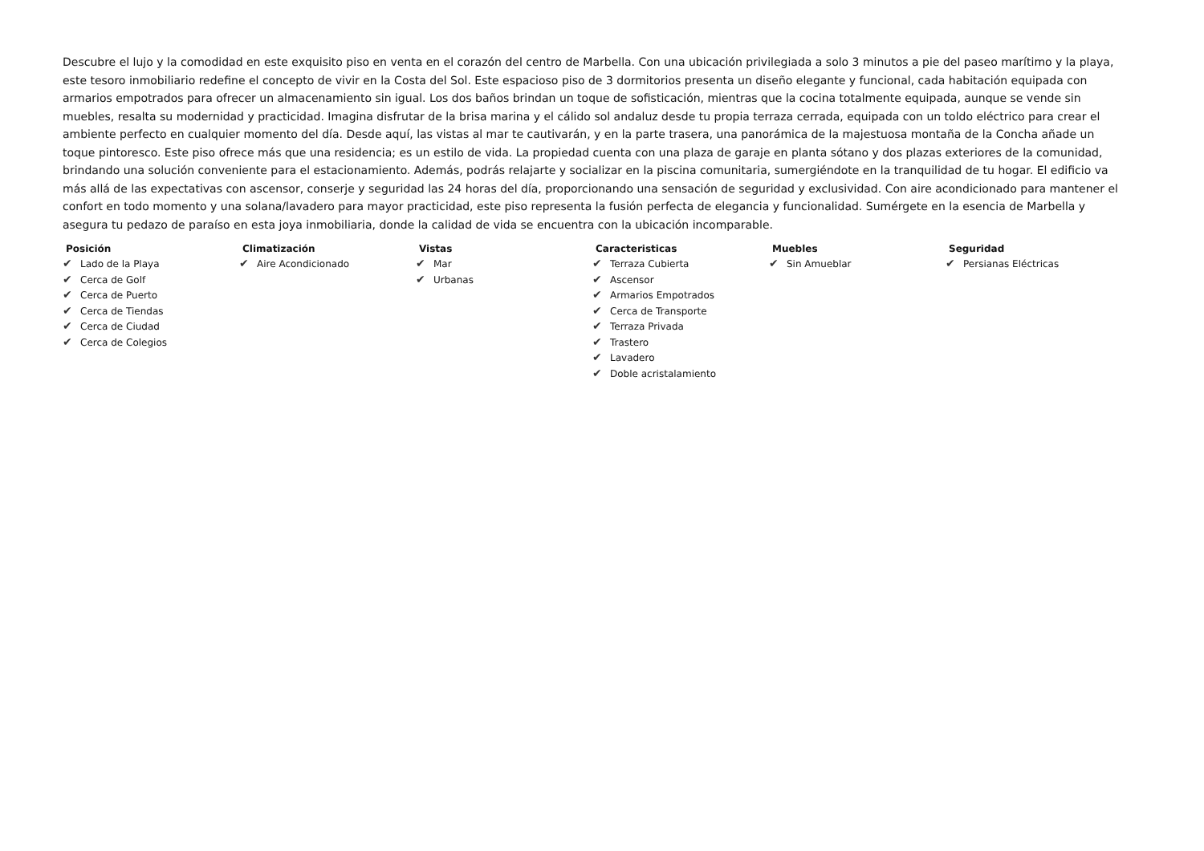Descubre el lujo y la comodidad en este exquisito piso en venta en el corazón del centro de Marbella. Con una ubicación privilegiada a solo 3 minutos a pie del paseo marítimo y la playa, este tesoro inmobiliario redefine el concepto de vivir en la Costa del Sol. Este espacioso piso de 3 dormitorios presenta un diseño elegante y funcional, cada habitación equipada con armarios empotrados para ofrecer un almacenamiento sin igual. Los dos baños brindan un toque de sofisticación, mientras que la cocina totalmente equipada, aunque se vende sin muebles, resalta su modernidad y practicidad. Imagina disfrutar de la brisa marina y el cálido sol andaluz desde tu propia terraza cerrada, equipada con un toldo eléctrico para crear el ambiente perfecto en cualquier momento del día. Desde aquí, las vistas al mar te cautivarán, y en la parte trasera, una panorámica de la majestuosa montaña de la Concha añade un toque pintoresco. Este piso ofrece más que una residencia; es un estilo de vida. La propiedad cuenta con una plaza de garaje en planta sótano y dos plazas exteriores de la comunidad, brindando una solución conveniente para el estacionamiento. Además, podrás relajarte y socializar en la piscina comunitaria, sumergiéndote en la tranquilidad de tu hogar. El edificio va más allá de las expectativas con ascensor, conserje y seguridad las 24 horas del día, proporcionando una sensación de seguridad y exclusividad. Con aire acondicionado para mantener el confort en todo momento y una solana/lavadero para mayor practicidad, este piso representa la fusión perfecta de elegancia y funcionalidad. Sumérgete en la esencia de Marbella y asegura tu pedazo de paraíso en esta joya inmobiliaria, donde la calidad de vida se encuentra con la ubicación incomparable.
Posición
✔ Lado de la Playa
✔ Cerca de Golf
✔ Cerca de Puerto
✔ Cerca de Tiendas
✔ Cerca de Ciudad
✔ Cerca de Colegios
Climatización
✔ Aire Acondicionado
Vistas
✔ Mar
✔ Urbanas
Caracteristicas
✔ Terraza Cubierta
✔ Ascensor
✔ Armarios Empotrados
✔ Cerca de Transporte
✔ Terraza Privada
✔ Trastero
✔ Lavadero
✔ Doble acristalamiento
Muebles
✔ Sin Amueblar
Seguridad
✔ Persianas Eléctricas